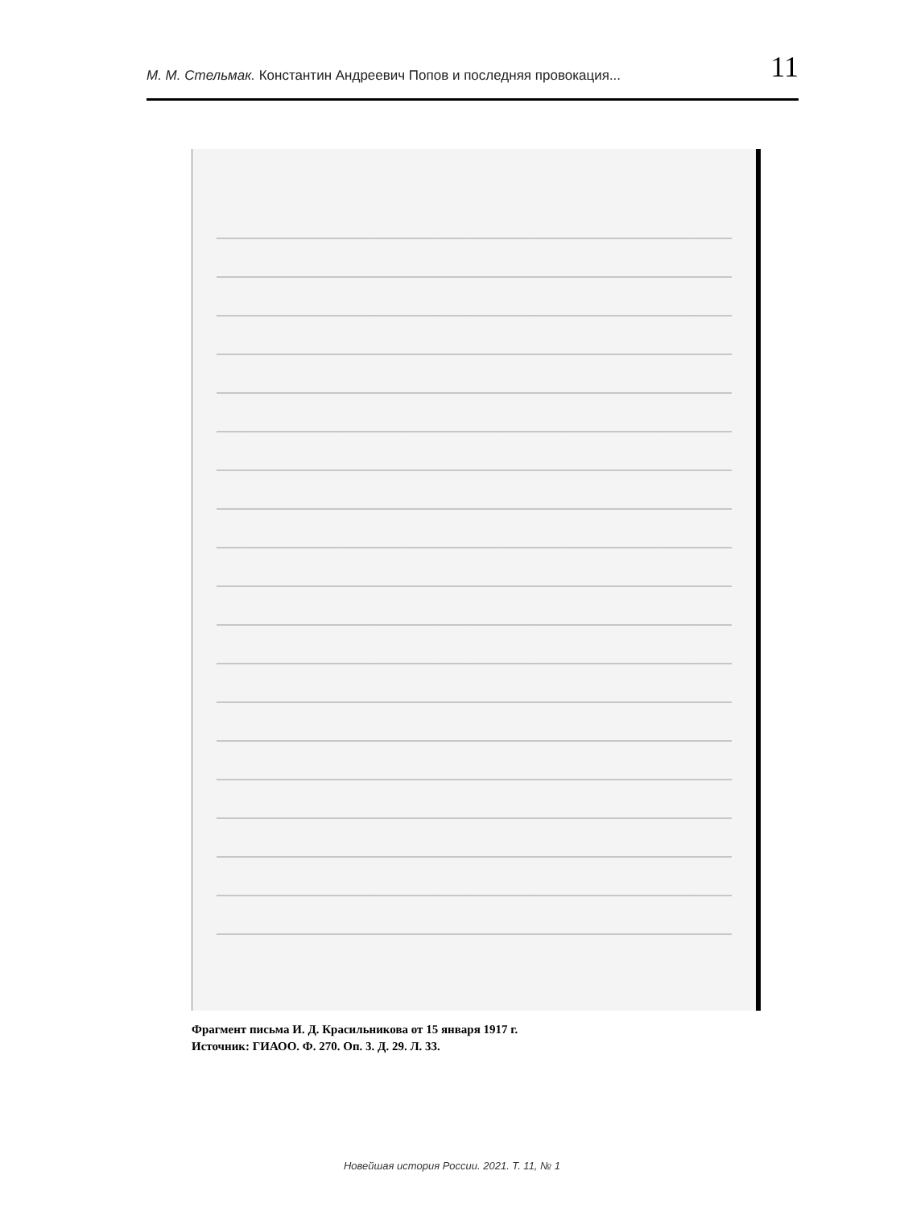М. М. Стельмак. Константин Андреевич Попов и последняя провокация... 11
Фрагмент письма И. Д. Красильникова от 15 января 1917 г.
Источник: ГИАОО. Ф. 270. Оп. 3. Д. 29. Л. 33.
Новейшая история России. 2021. Т. 11, № 1